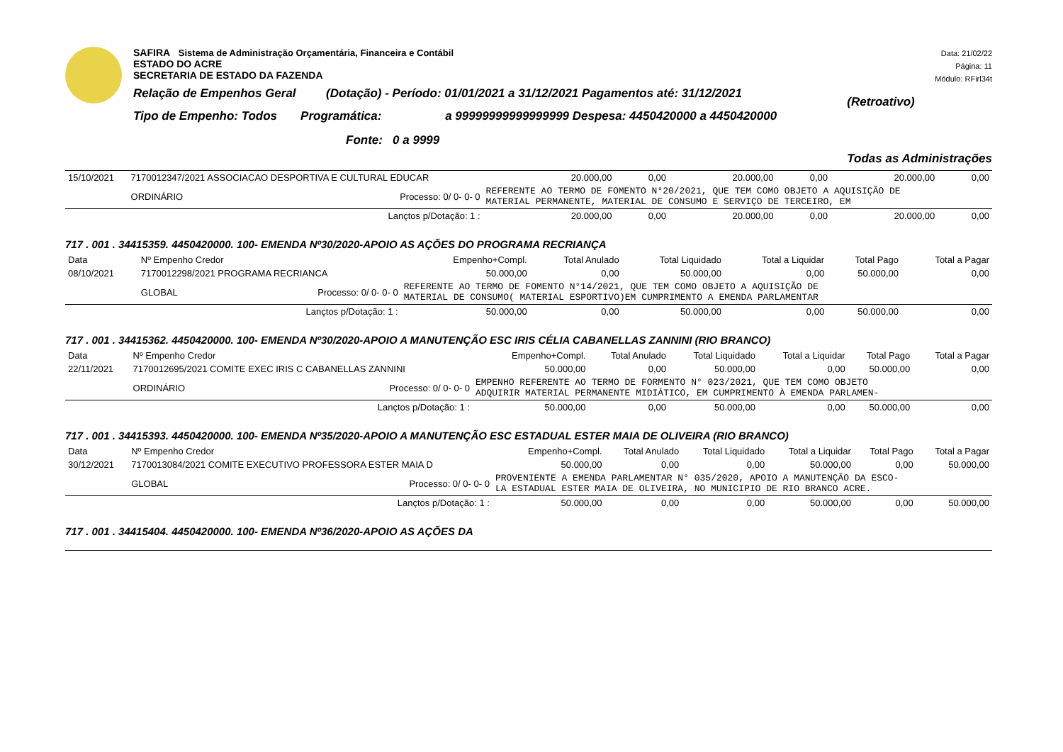SAFIRA Sistema de Administração Orçamentária, Financeira e Contábil
ESTADO DO ACRE
SECRETARIA DE ESTADO DA FAZENDA
Relação de Empenhos Geral (Dotação) - Período: 01/01/2021 a 31/12/2021 Pagamentos até: 31/12/2021
Tipo de Empenho: Todos Programática: a 99999999999999999 Despesa: 4450420000 a 4450420000
Fonte: 0 a 9999
Data: 21/02/22
Página: 11
Módulo: RFirl34t
(Retroativo)
Todas as Administrações
| 15/10/2021 | 7170012347/2021 ASSOCIACAO DESPORTIVA E CULTURAL EDUCAR | | | 20.000,00 | 0,00 | 20.000,00 | 0,00 | 20.000,00 | 0,00 |
| | ORDINÁRIO | Processo: 0/ 0- 0- 0 | REFERENTE AO TERMO DE FOMENTO N°20/2021, QUE TEM COMO OBJETO A AQUISIÇÃO DE MATERIAL PERMANENTE, MATERIAL DE CONSUMO E SERVIÇO DE TERCEIRO, EM | | | | | | |
| | | Lançtos p/Dotação: 1 : | | 20.000,00 | 0,00 | 20.000,00 | 0,00 | 20.000,00 | 0,00 |
717 . 001 . 34415359. 4450420000. 100- EMENDA Nº30/2020-APOIO AS AÇÕES DO PROGRAMA RECRIANÇA
| Data | Nº Empenho Credor | | | Empenho+Compl. | Total Anulado | Total Liquidado | Total a Liquidar | Total Pago | Total a Pagar |
| 08/10/2021 | 7170012298/2021 PROGRAMA RECRIANCA | | | 50.000,00 | 0,00 | 50.000,00 | 0,00 | 50.000,00 | 0,00 |
| | GLOBAL | Processo: 0/ 0- 0- 0 | REFERENTE AO TERMO DE FOMENTO N°14/2021, QUE TEM COMO OBJETO A AQUISIÇÃO DE MATERIAL DE CONSUMO( MATERIAL ESPORTIVO)EM CUMPRIMENTO A EMENDA PARLAMENTAR | | | | | | |
| | | Lançtos p/Dotação: 1 : | | 50.000,00 | 0,00 | 50.000,00 | 0,00 | 50.000,00 | 0,00 |
717 . 001 . 34415362. 4450420000. 100- EMENDA Nº30/2020-APOIO A MANUTENÇÃO ESC IRIS CÉLIA CABANELLAS ZANNINI (RIO BRANCO)
| Data | Nº Empenho Credor | | | Empenho+Compl. | Total Anulado | Total Liquidado | Total a Liquidar | Total Pago | Total a Pagar |
| 22/11/2021 | 7170012695/2021 COMITE EXEC IRIS C CABANELLAS ZANNINI | | | 50.000,00 | 0,00 | 50.000,00 | 0,00 | 50.000,00 | 0,00 |
| | ORDINÁRIO | Processo: 0/ 0- 0- 0 | EMPENHO REFERENTE AO TERMO DE FORMENTO N° 023/2021, QUE TEM COMO OBJETO ADQUIRIR MATERIAL PERMANENTE MIDIÁTICO, EM CUMPRIMENTO À EMENDA PARLAMEN- | | | | | | |
| | | Lançtos p/Dotação: 1 : | | 50.000,00 | 0,00 | 50.000,00 | 0,00 | 50.000,00 | 0,00 |
717 . 001 . 34415393. 4450420000. 100- EMENDA Nº35/2020-APOIO A MANUTENÇÃO ESC ESTADUAL ESTER MAIA DE OLIVEIRA (RIO BRANCO)
| Data | Nº Empenho Credor | | | Empenho+Compl. | Total Anulado | Total Liquidado | Total a Liquidar | Total Pago | Total a Pagar |
| 30/12/2021 | 7170013084/2021 COMITE EXECUTIVO PROFESSORA ESTER MAIA D | | | 50.000,00 | 0,00 | 0,00 | 50.000,00 | 0,00 | 50.000,00 |
| | GLOBAL | Processo: 0/ 0- 0- 0 | PROVENIENTE A EMENDA PARLAMENTAR N° 035/2020, APOIO A MANUTENÇÃO DA ESCO- LA ESTADUAL ESTER MAIA DE OLIVEIRA, NO MUNICIPIO DE RIO BRANCO ACRE. | | | | | | |
| | | Lançtos p/Dotação: 1 : | | 50.000,00 | 0,00 | 0,00 | 50.000,00 | 0,00 | 50.000,00 |
717 . 001 . 34415404. 4450420000. 100- EMENDA Nº36/2020-APOIO AS AÇÕES DA